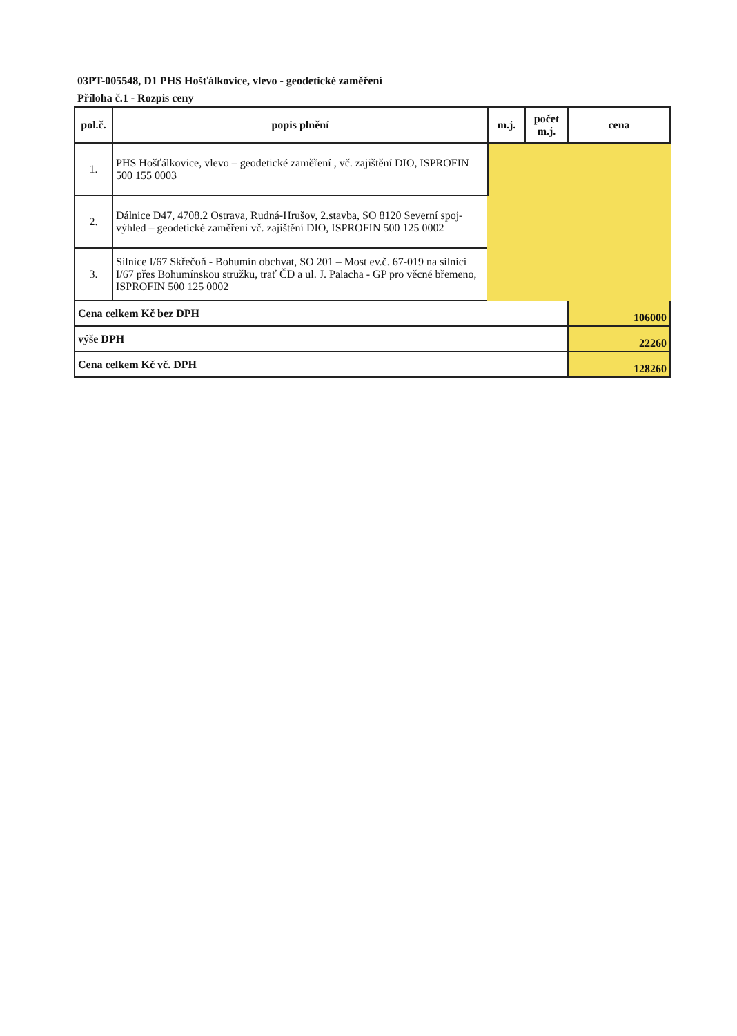03PT-005548, D1 PHS Hošťálkovice, vlevo - geodetické zaměření
Příloha č.1 - Rozpis ceny
| pol.č. | popis plnění | m.j. | počet m.j. | cena |
| --- | --- | --- | --- | --- |
| 1. | PHS Hošťálkovice, vlevo – geodetické zaměření , vč. zajištění DIO, ISPROFIN 500 155 0003 | | | |
| 2. | Dálnice D47, 4708.2 Ostrava, Rudná-Hrušov, 2.stavba, SO 8120 Severní spoj-výhled – geodetické zaměření vč. zajištění DIO, ISPROFIN 500 125 0002 | | | |
| 3. | Silnice I/67 Skřečoň - Bohumín obchvat, SO 201 – Most ev.č. 67-019 na silnici I/67 přes Bohumínskou stružku, trať ČD a ul. J. Palacha - GP pro věcné břemeno, ISPROFIN 500 125 0002 | | | |
| Cena celkem Kč bez DPH | | | | 106000 |
| výše DPH | | | | 22260 |
| Cena celkem Kč vč. DPH | | | | 128260 |